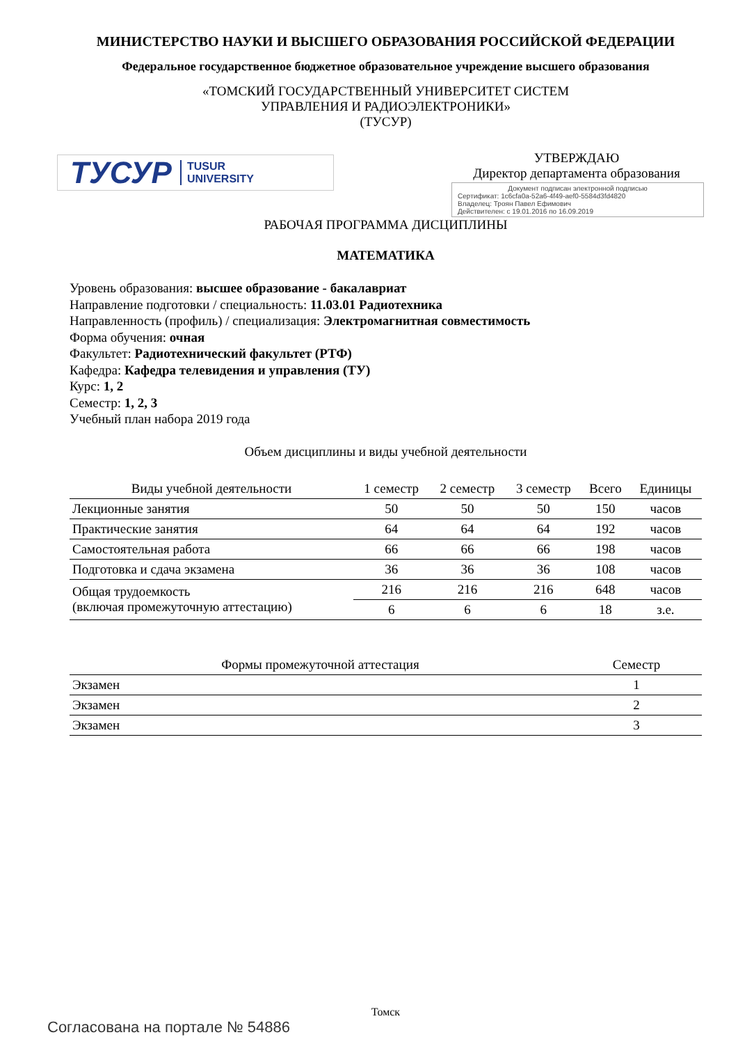МИНИСТЕРСТВО НАУКИ И ВЫСШЕГО ОБРАЗОВАНИЯ РОССИЙСКОЙ ФЕДЕРАЦИИ
Федеральное государственное бюджетное образовательное учреждение высшего образования
«ТОМСКИЙ ГОСУДАРСТВЕННЫЙ УНИВЕРСИТЕТ СИСТЕМ
УПРАВЛЕНИЯ И РАДИОЭЛЕКТРОНИКИ»
(ТУСУР)
ТУСУР TUSUR
UNIVERSITY
УТВЕРЖДАЮ
Директор департамента образования
Документ подписан электронной подписью
Сертификат: 1c6cfa0a-52a6-4f49-aef0-5584d3fd4820
Владелец: Троян Павел Ефимович
Действителен: с 19.01.2016 по 16.09.2019
РАБОЧАЯ ПРОГРАММА ДИСЦИПЛИНЫ
МАТЕМАТИКА
Уровень образования: высшее образование - бакалавриат
Направление подготовки / специальность: 11.03.01 Радиотехника
Направленность (профиль) / специализация: Электромагнитная совместимость
Форма обучения: очная
Факультет: Радиотехнический факультет (РТФ)
Кафедра: Кафедра телевидения и управления (ТУ)
Курс: 1, 2
Семестр: 1, 2, 3
Учебный план набора 2019 года
Объем дисциплины и виды учебной деятельности
| Виды учебной деятельности | 1 семестр | 2 семестр | 3 семестр | Всего | Единицы |
| --- | --- | --- | --- | --- | --- |
| Лекционные занятия | 50 | 50 | 50 | 150 | часов |
| Практические занятия | 64 | 64 | 64 | 192 | часов |
| Самостоятельная работа | 66 | 66 | 66 | 198 | часов |
| Подготовка и сдача экзамена | 36 | 36 | 36 | 108 | часов |
| Общая трудоемкость (включая промежуточную аттестацию) | 216 | 216 | 216 | 648 | часов |
| | 6 | 6 | 6 | 18 | з.е. |
| Формы промежуточной аттестация | Семестр |
| --- | --- |
| Экзамен | 1 |
| Экзамен | 2 |
| Экзамен | 3 |
Томск
Согласована на портале № 54886